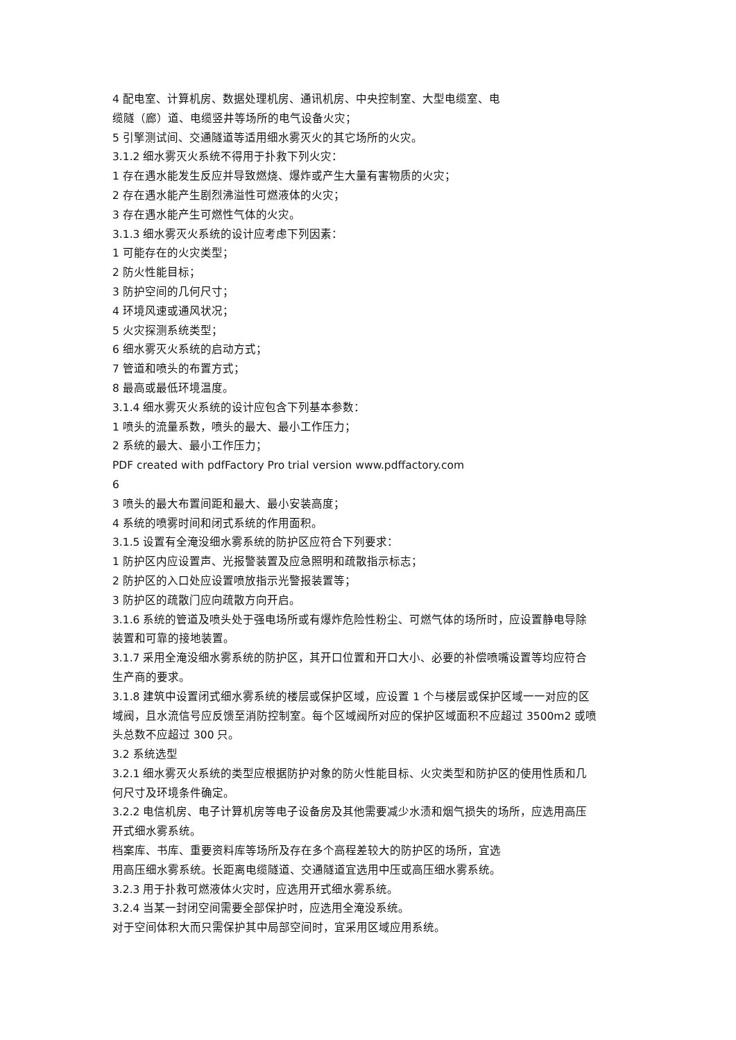4 配电室、计算机房、数据处理机房、通讯机房、中央控制室、大型电缆室、电
缆隧（廊）道、电缆竖井等场所的电气设备火灾；
5 引擎测试间、交通隧道等适用细水雾灭火的其它场所的火灾。
3.1.2 细水雾灭火系统不得用于扑救下列火灾：
1 存在遇水能发生反应并导致燃烧、爆炸或产生大量有害物质的火灾；
2 存在遇水能产生剧烈沸溢性可燃液体的火灾；
3 存在遇水能产生可燃性气体的火灾。
3.1.3 细水雾灭火系统的设计应考虑下列因素：
1 可能存在的火灾类型；
2 防火性能目标；
3 防护空间的几何尺寸；
4 环境风速或通风状况；
5 火灾探测系统类型；
6 细水雾灭火系统的启动方式；
7 管道和喷头的布置方式；
8 最高或最低环境温度。
3.1.4 细水雾灭火系统的设计应包含下列基本参数：
1 喷头的流量系数，喷头的最大、最小工作压力；
2 系统的最大、最小工作压力；
PDF created with pdfFactory Pro trial version www.pdffactory.com
6
3 喷头的最大布置间距和最大、最小安装高度；
4 系统的喷雾时间和闭式系统的作用面积。
3.1.5 设置有全淹没细水雾系统的防护区应符合下列要求：
1 防护区内应设置声、光报警装置及应急照明和疏散指示标志；
2 防护区的入口处应设置喷放指示光警报装置等；
3 防护区的疏散门应向疏散方向开启。
3.1.6 系统的管道及喷头处于强电场所或有爆炸危险性粉尘、可燃气体的场所时，应设置静电导除装置和可靠的接地装置。
3.1.7 采用全淹没细水雾系统的防护区，其开口位置和开口大小、必要的补偿喷嘴设置等均应符合生产商的要求。
3.1.8 建筑中设置闭式细水雾系统的楼层或保护区域，应设置 1 个与楼层或保护区域一一对应的区域阀，且水流信号应反馈至消防控制室。每个区域阀所对应的保护区域面积不应超过 3500m2 或喷头总数不应超过 300 只。
3.2 系统选型
3.2.1 细水雾灭火系统的类型应根据防护对象的防火性能目标、火灾类型和防护区的使用性质和几何尺寸及环境条件确定。
3.2.2 电信机房、电子计算机房等电子设备房及其他需要减少水渍和烟气损失的场所，应选用高压开式细水雾系统。
档案库、书库、重要资料库等场所及存在多个高程差较大的防护区的场所，宜选
用高压细水雾系统。长距离电缆隧道、交通隧道宜选用中压或高压细水雾系统。
3.2.3 用于扑救可燃液体火灾时，应选用开式细水雾系统。
3.2.4 当某一封闭空间需要全部保护时，应选用全淹没系统。
对于空间体积大而只需保护其中局部空间时，宜采用区域应用系统。